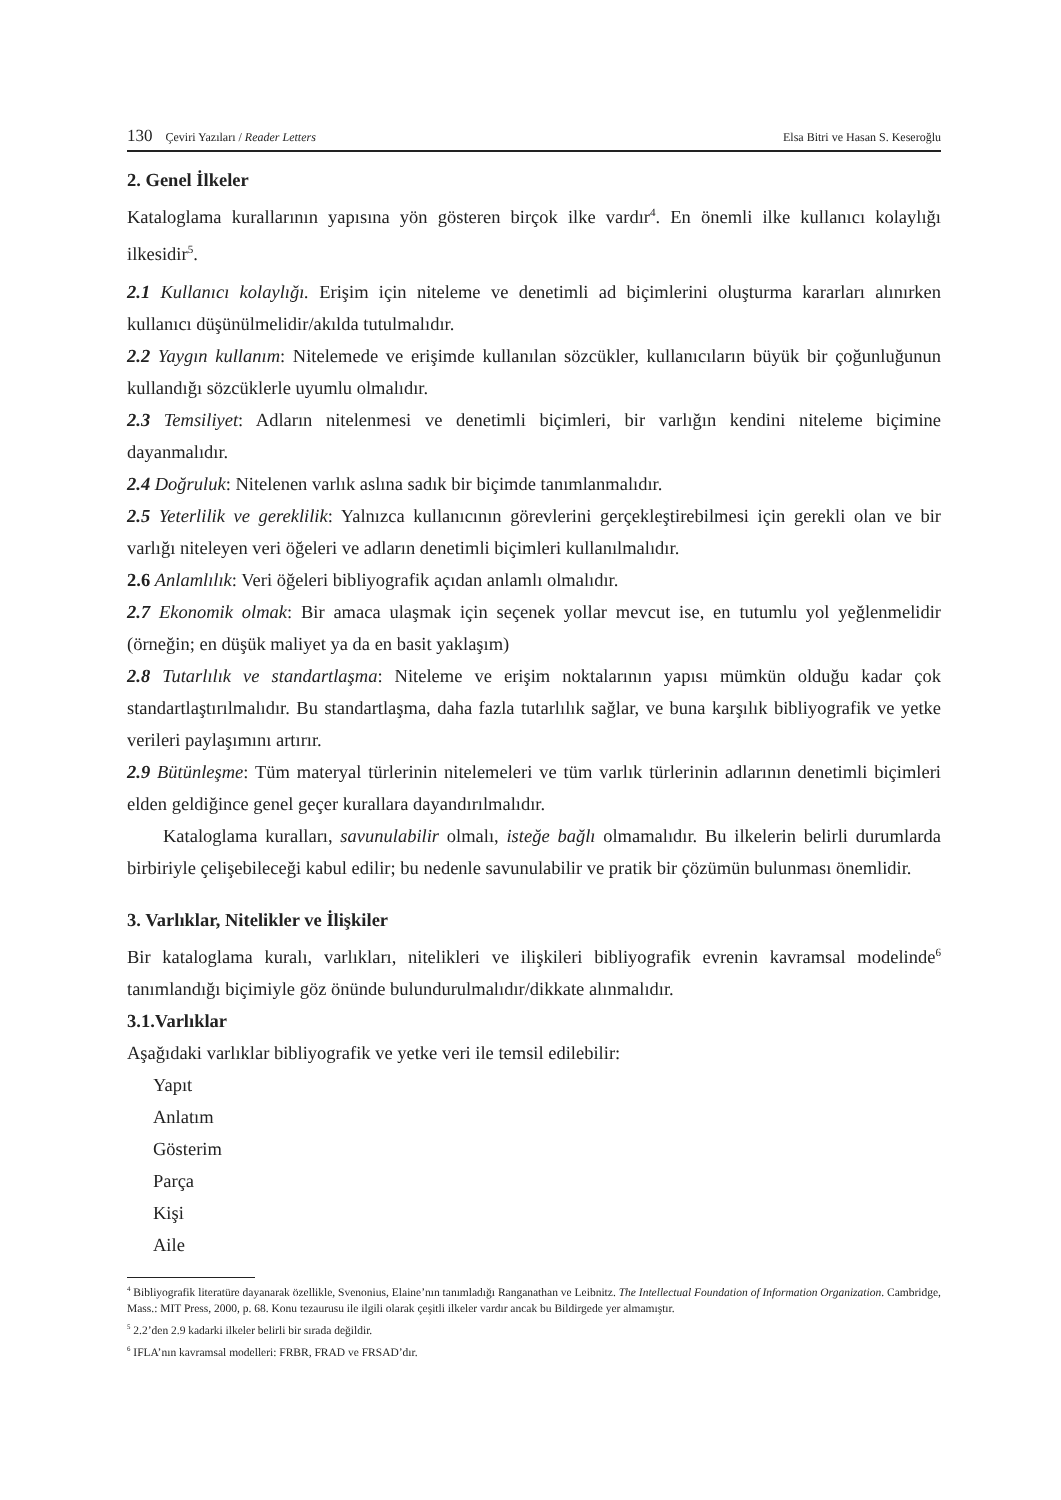130 Çeviri Yazıları / Reader Letters
Elsa Bitri ve Hasan S. Keseroğlu
2. Genel İlkeler
Kataloglama kurallarının yapısına yön gösteren birçok ilke vardır<sup>4</sup>. En önemli ilke kullanıcı kolaylığı ilkesidir<sup>5</sup>.
2.1 Kullanıcı kolaylığı. Erişim için niteleme ve denetimli ad biçimlerini oluşturma kararları alınırken kullanıcı düşünülmelidir/akılda tutulmalıdır.
2.2 Yaygın kullanım: Nitelemede ve erişimde kullanılan sözcükler, kullanıcıların büyük bir çoğunluğunun kullandığı sözcüklerle uyumlu olmalıdır.
2.3 Temsiliyet: Adların nitelenmesi ve denetimli biçimleri, bir varlığın kendini niteleme biçimine dayanmalıdır.
2.4 Doğruluk: Nitelenen varlık aslına sadık bir biçimde tanımlanmalıdır.
2.5 Yeterlilik ve gereklilik: Yalnızca kullanıcının görevlerini gerçekleştirebilmesi için gerekli olan ve bir varlığı niteleyen veri öğeleri ve adların denetimli biçimleri kullanılmalıdır.
2.6 Anlamlılık: Veri öğeleri bibliyografik açıdan anlamlı olmalıdır.
2.7 Ekonomik olmak: Bir amaca ulaşmak için seçenek yollar mevcut ise, en tutumlu yol yeğlenmelidir (örneğin; en düşük maliyet ya da en basit yaklaşım)
2.8 Tutarlılık ve standartlaşma: Niteleme ve erişim noktalarının yapısı mümkün olduğu kadar çok standartlaştırılmalıdır. Bu standartlaşma, daha fazla tutarlılık sağlar, ve buna karşılık bibliyografik ve yetke verileri paylaşımını artırır.
2.9 Bütünleşme: Tüm materyal türlerinin nitelemeleri ve tüm varlık türlerinin adlarının denetimli biçimleri elden geldiğince genel geçer kurallara dayandırılmalıdır.
Kataloglama kuralları, savunulabilir olmalı, isteğe bağlı olmamalıdır. Bu ilkelerin belirli durumlarda birbiriyle çelişebileceği kabul edilir; bu nedenle savunulabilir ve pratik bir çözümün bulunması önemlidir.
3. Varlıklar, Nitelikler ve İlişkiler
Bir kataloglama kuralı, varlıkları, nitelikleri ve ilişkileri bibliyografik evrenin kavramsal modelinde<sup>6</sup> tanımlandığı biçimiyle göz önünde bulundurulmalıdır/dikkate alınmalıdır.
3.1.Varlıklar
Aşağıdaki varlıklar bibliyografik ve yetke veri ile temsil edilebilir:
Yapıt
Anlatım
Gösterim
Parça
Kişi
Aile
<sup>4</sup> Bibliyografik literatüre dayanarak özellikle, Svenonius, Elaine’nın tanımladığı Ranganathan ve Leibnitz. The Intellectual Foundation of Information Organization. Cambridge, Mass.: MIT Press, 2000, p. 68. Konu tezaurusu ile ilgili olarak çeşitli ilkeler vardır ancak bu Bildirgede yer almamıştır.
<sup>5</sup> 2.2’den 2.9 kadarki ilkeler belirli bir sırada değildir.
<sup>6</sup> IFLA’nın kavramsal modelleri: FRBR, FRAD ve FRSAD’dır.